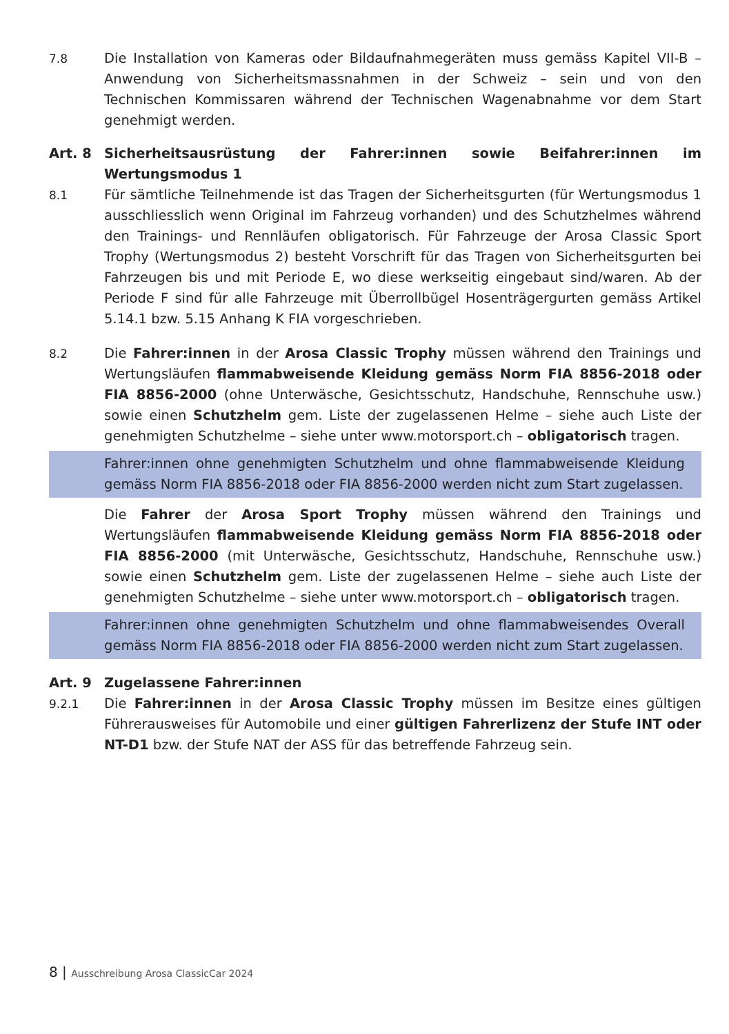7.8 Die Installation von Kameras oder Bildaufnahmegeräten muss gemäss Kapitel VII-B – Anwendung von Sicherheitsmassnahmen in der Schweiz – sein und von den Technischen Kommissaren während der Technischen Wagenabnahme vor dem Start genehmigt werden.
Art. 8 Sicherheitsausrüstung der Fahrer:innen sowie Beifahrer:innen im Wertungsmodus 1
8.1 Für sämtliche Teilnehmende ist das Tragen der Sicherheitsgurten (für Wertungsmodus 1 ausschliesslich wenn Original im Fahrzeug vorhanden) und des Schutzhelmes während den Trainings- und Rennläufen obligatorisch. Für Fahrzeuge der Arosa Classic Sport Trophy (Wertungsmodus 2) besteht Vorschrift für das Tragen von Sicherheitsgurten bei Fahrzeugen bis und mit Periode E, wo diese werkseitig eingebaut sind/waren. Ab der Periode F sind für alle Fahrzeuge mit Überrollbügel Hosenträgergurten gemäss Artikel 5.14.1 bzw. 5.15 Anhang K FIA vorgeschrieben.
8.2 Die Fahrer:innen in der Arosa Classic Trophy müssen während den Trainings und Wertungsläufen flammabweisende Kleidung gemäss Norm FIA 8856-2018 oder FIA 8856-2000 (ohne Unterwäsche, Gesichtsschutz, Handschuhe, Rennschuhe usw.) sowie einen Schutzhelm gem. Liste der zugelassenen Helme – siehe auch Liste der genehmigten Schutzhelme – siehe unter www.motorsport.ch – obligatorisch tragen.
Fahrer:innen ohne genehmigten Schutzhelm und ohne flammabweisende Kleidung gemäss Norm FIA 8856-2018 oder FIA 8856-2000 werden nicht zum Start zugelassen.
Die Fahrer der Arosa Sport Trophy müssen während den Trainings und Wertungsläufen flammabweisende Kleidung gemäss Norm FIA 8856-2018 oder FIA 8856-2000 (mit Unterwäsche, Gesichtsschutz, Handschuhe, Rennschuhe usw.) sowie einen Schutzhelm gem. Liste der zugelassenen Helme – siehe auch Liste der genehmigten Schutzhelme – siehe unter www.motorsport.ch – obligatorisch tragen.
Fahrer:innen ohne genehmigten Schutzhelm und ohne flammabweisendes Overall gemäss Norm FIA 8856-2018 oder FIA 8856-2000 werden nicht zum Start zugelassen.
Art. 9 Zugelassene Fahrer:innen
9.2.1 Die Fahrer:innen in der Arosa Classic Trophy müssen im Besitze eines gültigen Führerausweises für Automobile und einer gültigen Fahrerlizenz der Stufe INT oder NT-D1 bzw. der Stufe NAT der ASS für das betreffende Fahrzeug sein.
8 | Ausschreibung Arosa ClassicCar 2024